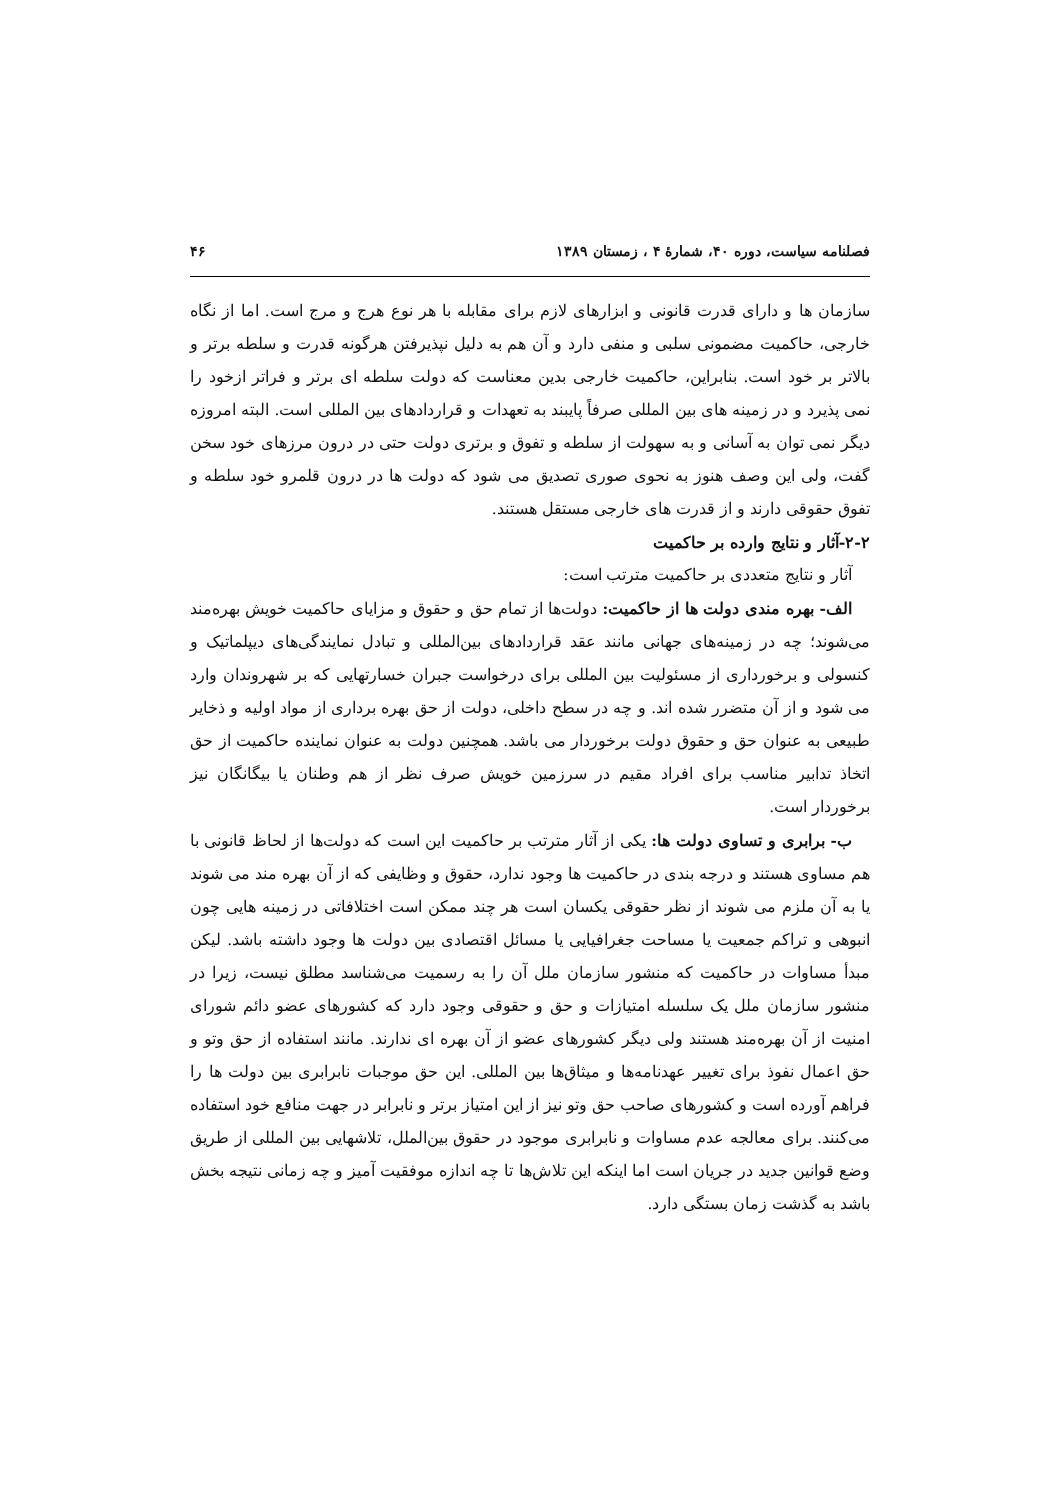فصلنامه سیاست، دوره ۴۰، شمارهٔ ۴ ، زمستان ۱۳۸۹ ۴۶
سازمان ها و دارای قدرت قانونی و ابزارهای لازم برای مقابله با هر نوع هرج و مرج است. اما از نگاه خارجی، حاکمیت مضمونی سلبی و منفی دارد و آن هم به دلیل نپذیرفتن هرگونه قدرت و سلطه برتر و بالاتر بر خود است. بنابراین، حاکمیت خارجی بدین معناست که دولت سلطه ای برتر و فراتر ازخود را نمی پذیرد و در زمینه های بین المللی صرفاً پایبند به تعهدات و قراردادهای بین المللی است. البته امروزه دیگر نمی توان به آسانی و به سهولت از سلطه و تفوق و برتری دولت حتی در درون مرزهای خود سخن گفت، ولی این وصف هنوز به نحوی صوری تصدیق می شود که دولت ها در درون قلمرو خود سلطه و تفوق حقوقی دارند و از قدرت های خارجی مستقل هستند.
۲-۲-آثار و نتایج وارده بر حاکمیت
آثار و نتایج متعددی بر حاکمیت مترتب است:
الف- بهره مندی دولت ها از حاکمیت: دولت‌ها از تمام حق و حقوق و مزایای حاکمیت خویش بهره‌مند می‌شوند؛ چه در زمینه‌های جهانی مانند عقد قراردادهای بین‌المللی و تبادل نمایندگی‌های دیپلماتیک و کنسولی و برخورداری از مسئولیت بین المللی برای درخواست جبران خسارتهایی که بر شهروندان وارد می شود و از آن متضرر شده اند. و چه در سطح داخلی، دولت از حق بهره برداری از مواد اولیه و ذخایر طبیعی به عنوان حق و حقوق دولت برخوردار می باشد. همچنین دولت به عنوان نماینده حاکمیت از حق اتخاذ تدابیر مناسب برای افراد مقیم در سرزمین خویش صرف نظر از هم وطنان یا بیگانگان نیز برخوردار است.
ب- برابری و تساوی دولت ها: یکی از آثار مترتب بر حاکمیت این است که دولت‌ها از لحاظ قانونی با هم مساوی هستند و درجه بندی در حاکمیت ها وجود ندارد، حقوق و وظایفی که از آن بهره مند می شوند یا به آن ملزم می شوند از نظر حقوقی یکسان است هر چند ممکن است اختلافاتی در زمینه هایی چون انبوهی و تراکم جمعیت یا مساحت جغرافیایی یا مسائل اقتصادی بین دولت ها وجود داشته باشد. لیکن مبدأ مساوات در حاکمیت که منشور سازمان ملل آن را به رسمیت می‌شناسد مطلق نیست، زیرا در منشور سازمان ملل یک سلسله امتیازات و حق و حقوقی وجود دارد که کشورهای عضو دائم شورای امنیت از آن بهره‌مند هستند ولی دیگر کشورهای عضو از آن بهره ای ندارند. مانند استفاده از حق وتو و حق اعمال نفوذ برای تغییر عهدنامه‌ها و میثاق‌ها بین المللی. این حق موجبات نابرابری بین دولت ها را فراهم آورده است و کشورهای صاحب حق وتو نیز از این امتیاز برتر و نابرابر در جهت منافع خود استفاده می‌کنند. برای معالجه عدم مساوات و نابرابری موجود در حقوق بین‌الملل، تلاشهایی بین المللی از طریق وضع قوانین جدید در جریان است اما اینکه این تلاش‌ها تا چه اندازه موفقیت آمیز و چه زمانی نتیجه بخش باشد به گذشت زمان بستگی دارد.